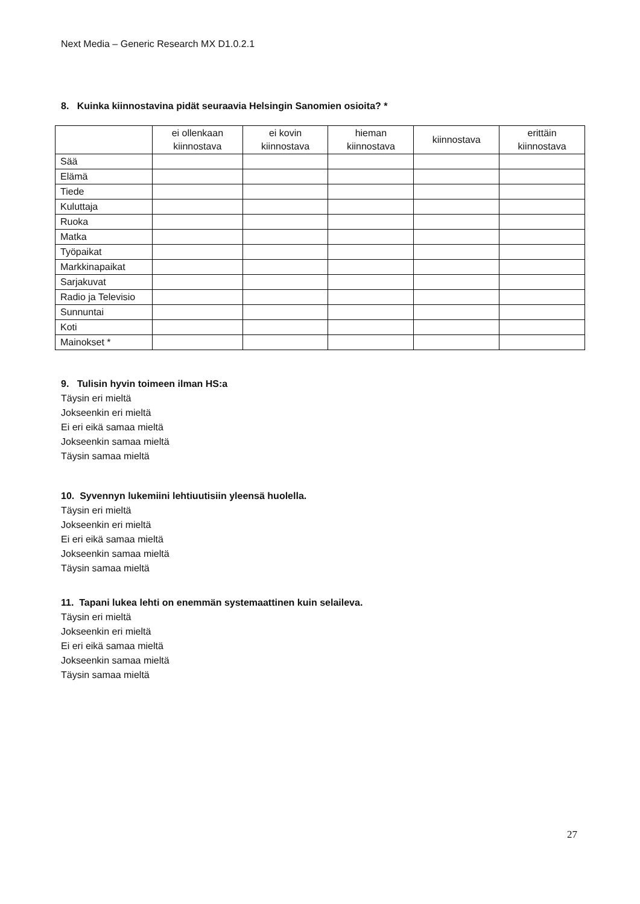Next Media – Generic Research MX D1.0.2.1
8. Kuinka kiinnostavina pidät seuraavia Helsingin Sanomien osioita? *
| | ei ollenkaan kiinnostava | ei kovin kiinnostava | hieman kiinnostava | kiinnostava | erittäin kiinnostava |
| --- | --- | --- | --- | --- | --- |
| Sää | | | | | |
| Elämä | | | | | |
| Tiede | | | | | |
| Kuluttaja | | | | | |
| Ruoka | | | | | |
| Matka | | | | | |
| Työpaikat | | | | | |
| Markkinapaikat | | | | | |
| Sarjakuvat | | | | | |
| Radio ja Televisio | | | | | |
| Sunnuntai | | | | | |
| Koti | | | | | |
| Mainokset * | | | | | |
9. Tulisin hyvin toimeen ilman HS:a
Täysin eri mieltä
Jokseenkin eri mieltä
Ei eri eikä samaa mieltä
Jokseenkin samaa mieltä
Täysin samaa mieltä
10. Syvennyn lukemiini lehtiuutisiin yleensä huolella.
Täysin eri mieltä
Jokseenkin eri mieltä
Ei eri eikä samaa mieltä
Jokseenkin samaa mieltä
Täysin samaa mieltä
11. Tapani lukea lehti on enemmän systemaattinen kuin selaileva.
Täysin eri mieltä
Jokseenkin eri mieltä
Ei eri eikä samaa mieltä
Jokseenkin samaa mieltä
Täysin samaa mieltä
27